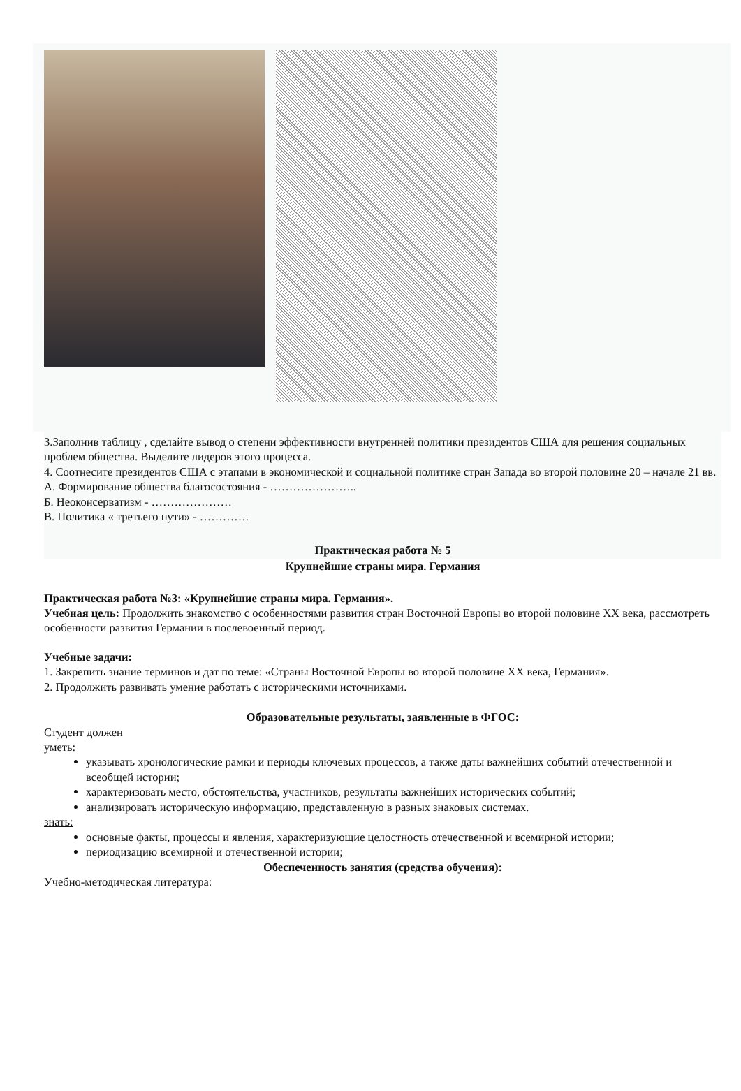3.Заполнив таблицу , сделайте вывод о степени эффективности внутренней политики президентов США для решения социальных проблем общества. Выделите лидеров этого процесса.
4. Соотнесите президентов США с этапами в экономической и социальной политике стран Запада во второй половине 20 – начале 21 вв.
А. Формирование общества благосостояния - …………………..
Б. Неоконсерватизм - …………………
В. Политика « третьего пути» - ………….
Практическая работа № 5
Крупнейшие страны мира. Германия
Практическая работа №3: «Крупнейшие страны мира. Германия».
Учебная цель: Продолжить знакомство с особенностями развития стран Восточной Европы во второй половине XX века, рассмотреть особенности развития Германии в послевоенный период.
Учебные задачи:
1. Закрепить знание терминов и дат по теме: «Страны Восточной Европы во второй половине XX века, Германия».
2. Продолжить развивать умение работать с историческими источниками.
Образовательные результаты, заявленные в ФГОС:
Студент должен
уметь:
указывать хронологические рамки и периоды ключевых процессов, а также даты важнейших событий отечественной и всеобщей истории;
характеризовать место, обстоятельства, участников, результаты важнейших исторических событий;
анализировать историческую информацию, представленную в разных знаковых системах.
знать:
основные факты, процессы и явления, характеризующие целостность отечественной и всемирной истории;
периодизацию всемирной и отечественной истории;
Обеспеченность занятия (средства обучения):
Учебно-методическая литература: